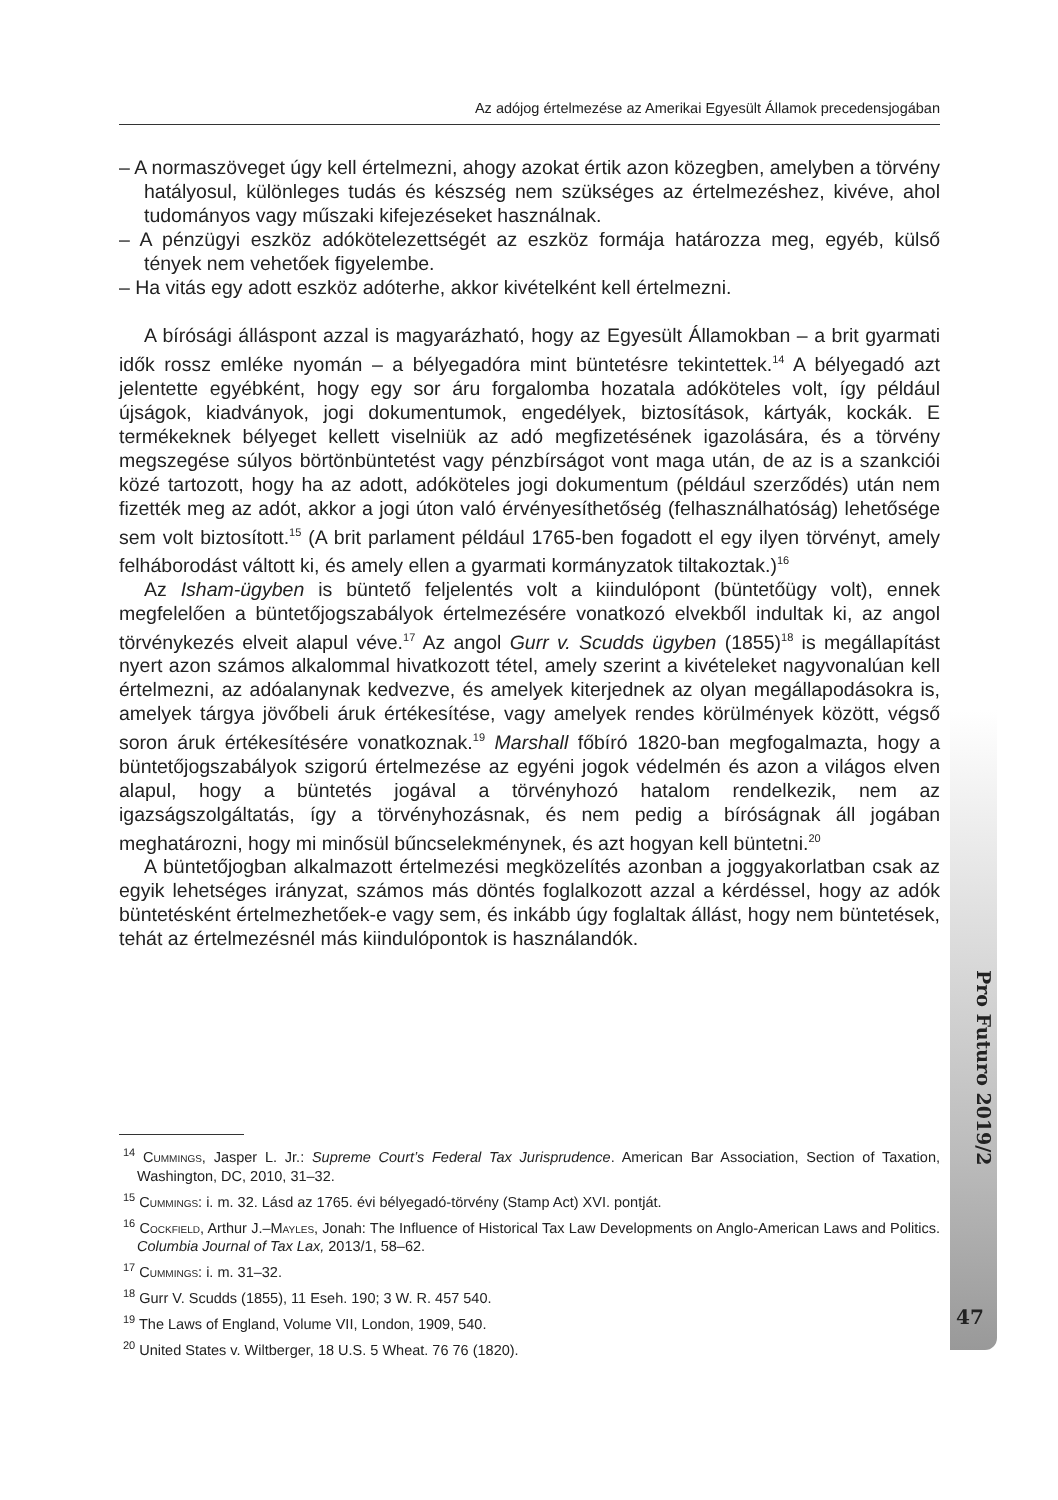Az adójog értelmezése az Amerikai Egyesült Államok precedensjogában
– A normaszöveget úgy kell értelmezni, ahogy azokat értik azon közegben, amelyben a törvény hatályosul, különleges tudás és készség nem szükséges az értelmezéshez, kivéve, ahol tudományos vagy műszaki kifejezéseket használnak.
– A pénzügyi eszköz adókötelezettségét az eszköz formája határozza meg, egyéb, külső tények nem vehetőek figyelembe.
– Ha vitás egy adott eszköz adóterhe, akkor kivételként kell értelmezni.
A bírósági álláspont azzal is magyarázható, hogy az Egyesült Államokban – a brit gyarmati idők rossz emléke nyomán – a bélyegadóra mint büntetésre tekintettek.<sup>14</sup> A bélyegadó azt jelentette egyébként, hogy egy sor áru forgalomba hozatala adóköteles volt, így például újságok, kiadványok, jogi dokumentumok, engedélyek, biztosítások, kártyák, kockák. E termékeknek bélyeget kellett viselniük az adó megfizetésének igazolására, és a törvény megszegése súlyos börtönbüntetést vagy pénzbírságot vont maga után, de az is a szankciói közé tartozott, hogy ha az adott, adóköteles jogi dokumentum (például szerződés) után nem fizették meg az adót, akkor a jogi úton való érvényesíthetőség (felhasználhatóság) lehetősége sem volt biztosított.<sup>15</sup> (A brit parlament például 1765-ben fogadott el egy ilyen törvényt, amely felháborodást váltott ki, és amely ellen a gyarmati kormányzatok tiltakoztak.)<sup>16</sup>
Az Isham-ügyben is büntető feljelentés volt a kiindulópont (büntetőügy volt), ennek megfelelően a büntetőjogszabályok értelmezésére vonatkozó elvekből indultak ki, az angol törvénykezés elveit alapul véve.<sup>17</sup> Az angol Gurr v. Scudds ügyben (1855)<sup>18</sup> is megállapítást nyert azon számos alkalommal hivatkozott tétel, amely szerint a kivételeket nagyvonalúan kell értelmezni, az adóalanynak kedvezve, és amelyek kiterjednek az olyan megállapodásokra is, amelyek tárgya jövőbeli áruk értékesítése, vagy amelyek rendes körülmények között, végső soron áruk értékesítésére vonatkoznak.<sup>19</sup> Marshall főbíró 1820-ban megfogalmazta, hogy a büntetőjogszabályok szigorú értelmezése az egyéni jogok védelmén és azon a világos elven alapul, hogy a büntetés jogával a törvényhozó hatalom rendelkezik, nem az igazságszolgáltatás, így a törvényhozásnak, és nem pedig a bíróságnak áll jogában meghatározni, hogy mi minősül bűncselekménynek, és azt hogyan kell büntetni.<sup>20</sup>
A büntetőjogban alkalmazott értelmezési megközelítés azonban a joggyakorlatban csak az egyik lehetséges irányzat, számos más döntés foglalkozott azzal a kérdéssel, hogy az adók büntetésként értelmezhetőek-e vagy sem, és inkább úgy foglaltak állást, hogy nem büntetések, tehát az értelmezésnél más kiindulópontok is használandók.
<sup>14</sup> Cummings, Jasper L. Jr.: Supreme Court’s Federal Tax Jurisprudence. American Bar Association, Section of Taxation, Washington, DC, 2010, 31–32.
<sup>15</sup> Cummings: i. m. 32. Lásd az 1765. évi bélyegadó-törvény (Stamp Act) XVI. pontját.
<sup>16</sup> Cockfield, Arthur J.–Mayles, Jonah: The Influence of Historical Tax Law Developments on Anglo-American Laws and Politics. Columbia Journal of Tax Lax, 2013/1, 58–62.
<sup>17</sup> Cummings: i. m. 31–32.
<sup>18</sup> Gurr V. Scudds (1855), 11 Eseh. 190; 3 W. R. 457 540.
<sup>19</sup> The Laws of England, Volume VII, London, 1909, 540.
<sup>20</sup> United States v. Wiltberger, 18 U.S. 5 Wheat. 76 76 (1820).
Pro Futuro 2019/2
47